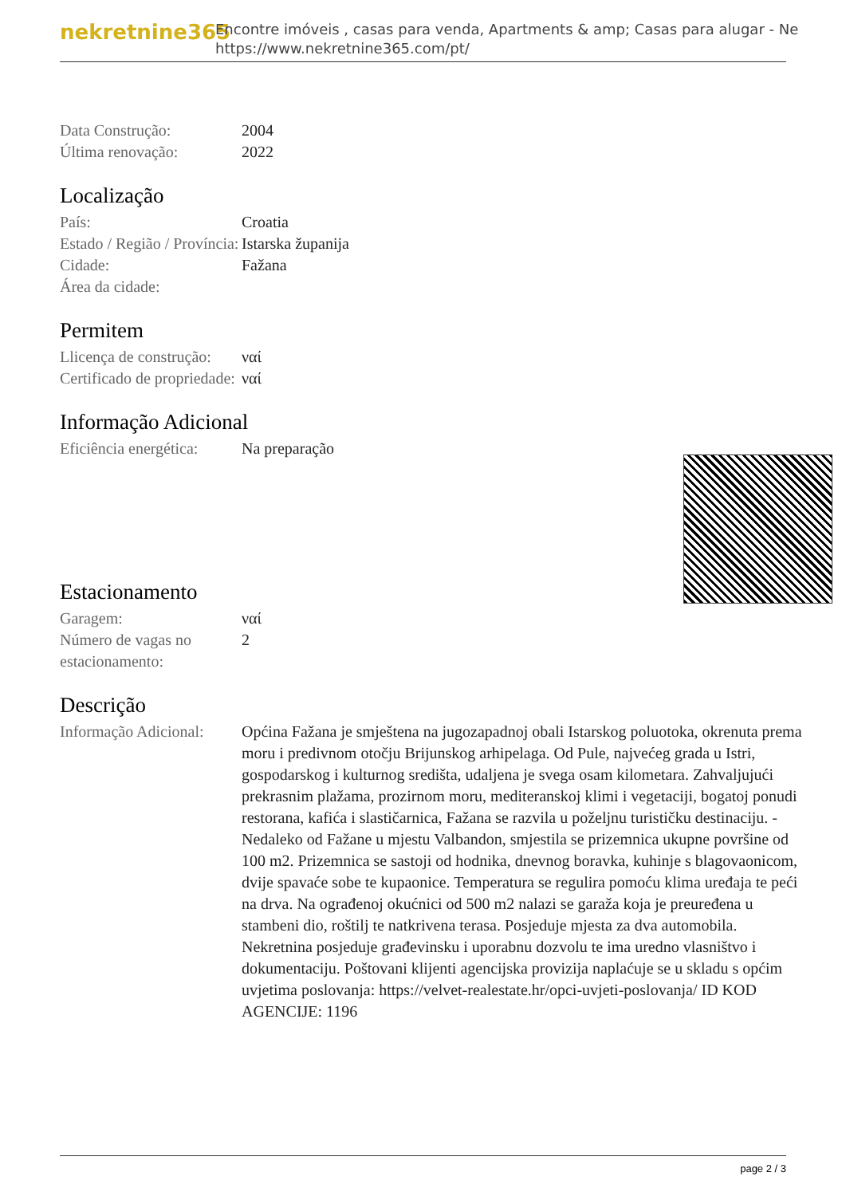nekretnine365
Encontre imóveis , casas para venda, Apartments & amp; Casas para alugar - Ne
https://www.nekretnine365.com/pt/
| Data Construção: | 2004 |
| Última renovação: | 2022 |
Localização
| País: | Croatia |
| Estado / Região / Província: | Istarska županija |
| Cidade: | Fažana |
| Área da cidade: | |
Permitem
| Llicença de construção: | ναί |
| Certificado de propriedade: | ναί |
Informação Adicional
| Eficiência energética: | Na preparação |
Estacionamento
| Garagem: | ναί |
| Número de vagas no estacionamento: | 2 |
Descrição
| Informação Adicional: | Općina Fažana je smještena na jugozapadnoj obali Istarskog poluotoka, okrenuta prema moru i predivnom otočju Brijunskog arhipelaga. Od Pule, najvećeg grada u Istri, gospodarskog i kulturnog središta, udaljena je svega osam kilometara. Zahvaljujući prekrasnim plažama, prozirnom moru, mediteranskoj klimi i vegetaciji, bogatoj ponudi restorana, kafića i slastičarnica, Fažana se razvila u poželjnu turističku destinaciju. - Nedaleko od Fažane u mjestu Valbandon, smjestila se prizemnica ukupne površine od 100 m2. Prizemnica se sastoji od hodnika, dnevnog boravka, kuhinje s blagovaonicom, dvije spavaće sobe te kupaonice. Temperatura se regulira pomoću klima uređaja te peći na drva. Na ograđenoj okućnici od 500 m2 nalazi se garaža koja je preuređena u stambeni dio, roštilj te natkrivena terasa. Posjeduje mjesta za dva automobila. Nekretnina posjeduje građevinsku i uporabnu dozvolu te ima uredno vlasništvo i dokumentaciju. Poštovani klijenti agencijska provizija naplaćuje se u skladu s općim uvjetima poslovanja: https://velvet-realestate.hr/opci-uvjeti-poslovanja/ ID KOD AGENCIJE: 1196 |
page 2 / 3